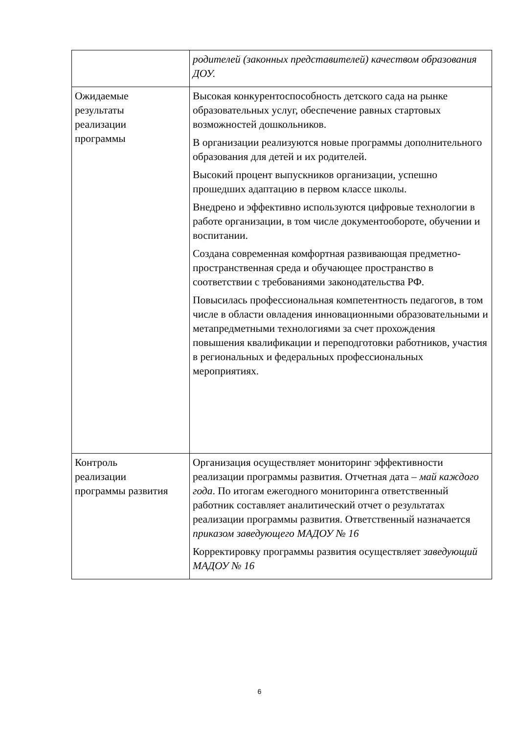| | родителей (законных представителей) качеством образования ДОУ. |
| Ожидаемые результаты реализации программы | Высокая конкурентоспособность детского сада на рынке образовательных услуг, обеспечение равных стартовых возможностей дошкольников. В организации реализуются новые программы дополнительного образования для детей и их родителей. Высокий процент выпускников организации, успешно прошедших адаптацию в первом классе школы. Внедрено и эффективно используются цифровые технологии в работе организации, в том числе документообороте, обучении и воспитании. Создана современная комфортная развивающая предметно-пространственная среда и обучающее пространство в соответствии с требованиями законодательства РФ. Повысилась профессиональная компетентность педагогов, в том числе в области овладения инновационными образовательными и метапредметными технологиями за счет прохождения повышения квалификации и переподготовки работников, участия в региональных и федеральных профессиональных мероприятиях. |
| Контроль реализации программы развития | Организация осуществляет мониторинг эффективности реализации программы развития. Отчетная дата – май каждого года . По итогам ежегодного мониторинга ответственный работник составляет аналитический отчет о результатах реализации программы развития. Ответственный назначается приказом заведующего МАДОУ № 16 Корректировку программы развития осуществляет заведующий МАДОУ № 16 |
6